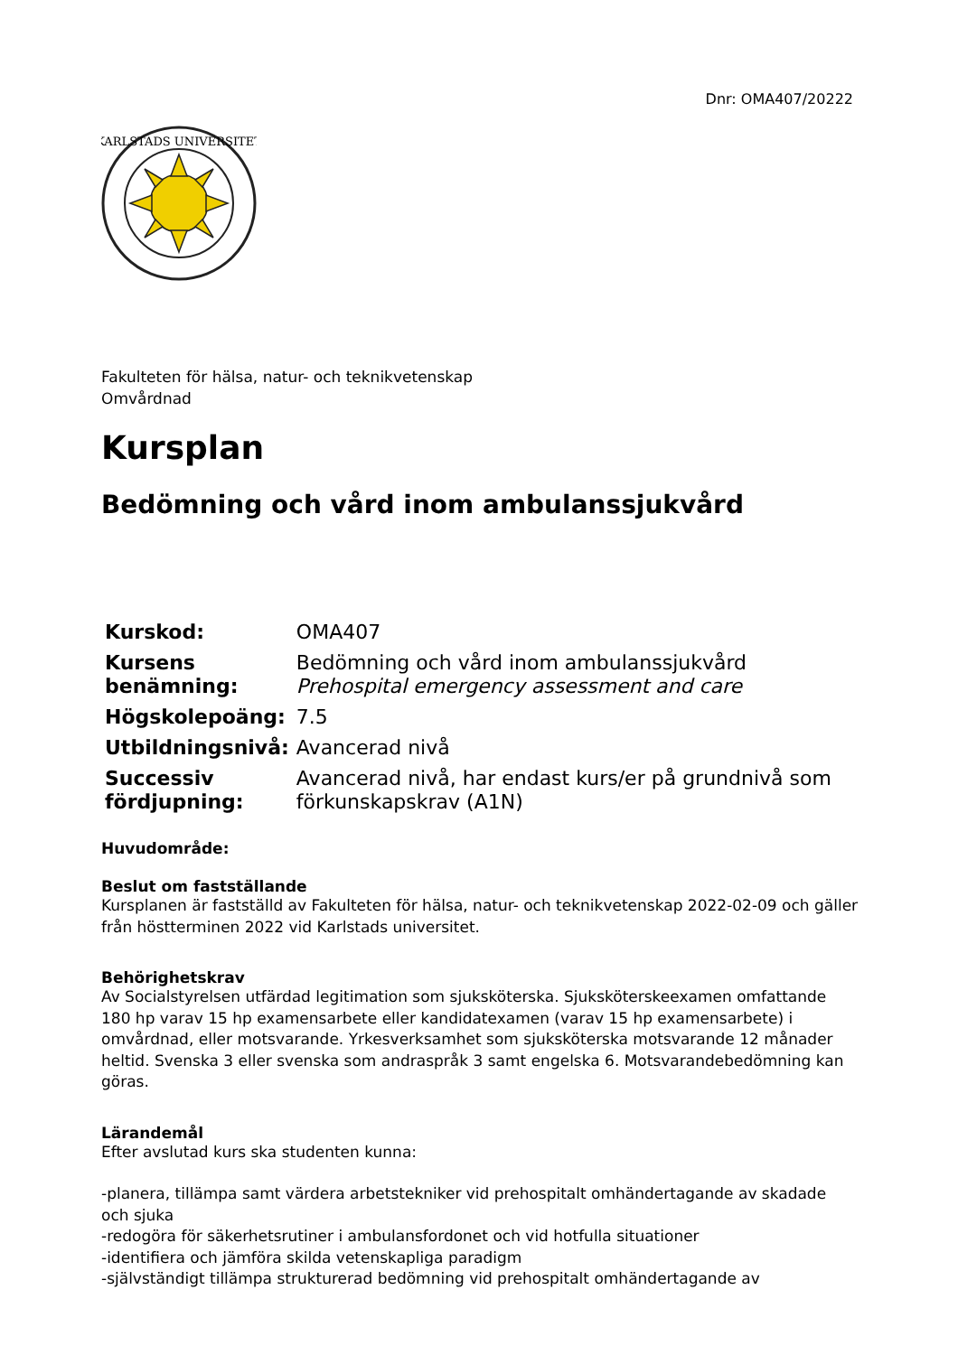Dnr: OMA407/20222
KARLSTADS UNIVERSITET
Fakulteten för hälsa, natur- och teknikvetenskap
Omvårdnad
Kursplan
Bedömning och vård inom ambulanssjukvård
| Kurskod: | OMA407 |
| Kursens benämning: | Bedömning och vård inom ambulanssjukvård Prehospital emergency assessment and care |
| Högskolepoäng: | 7.5 |
| Utbildningsnivå: | Avancerad nivå |
| Successiv fördjupning: | Avancerad nivå, har endast kurs/er på grundnivå som förkunskapskrav (A1N) |
Huvudområde:
Beslut om fastställande
Kursplanen är fastställd av Fakulteten för hälsa, natur- och teknikvetenskap 2022-02-09 och gäller från höstterminen 2022 vid Karlstads universitet.
Behörighetskrav
Av Socialstyrelsen utfärdad legitimation som sjuksköterska. Sjuksköterskeexamen omfattande 180 hp varav 15 hp examensarbete eller kandidatexamen (varav 15 hp examensarbete) i omvårdnad, eller motsvarande. Yrkesverksamhet som sjuksköterska motsvarande 12 månader heltid. Svenska 3 eller svenska som andraspråk 3 samt engelska 6. Motsvarandebedömning kan göras.
Lärandemål
Efter avslutad kurs ska studenten kunna:
-planera, tillämpa samt värdera arbetstekniker vid prehospitalt omhändertagande av skadade och sjuka
-redogöra för säkerhetsrutiner i ambulansfordonet och vid hotfulla situationer
-identifiera och jämföra skilda vetenskapliga paradigm
-självständigt tillämpa strukturerad bedömning vid prehospitalt omhändertagande av